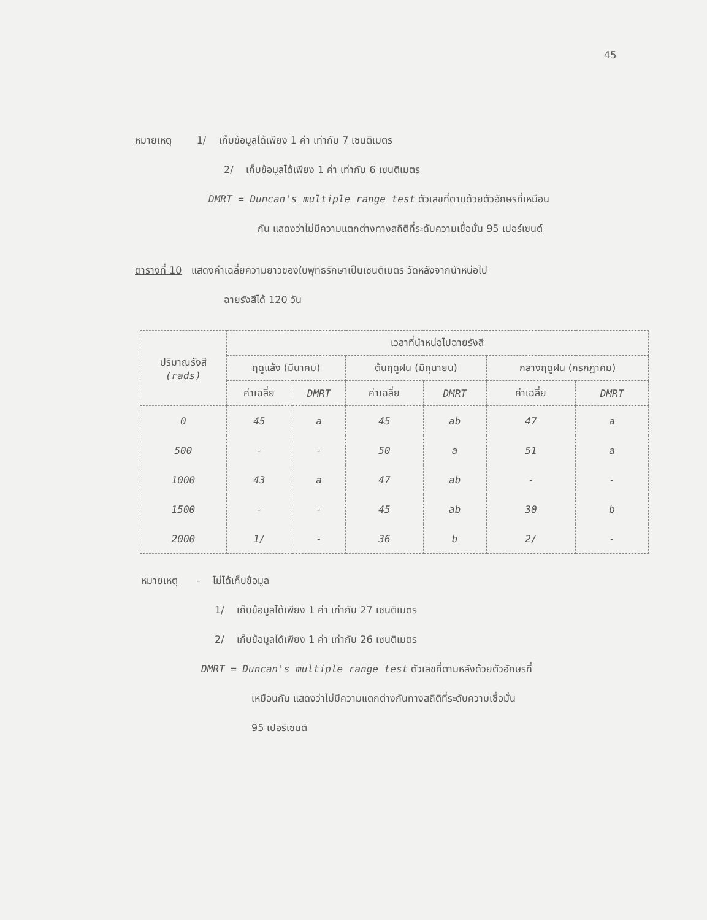45
หมายเหตุ 1/ เก็บข้อมูลได้เพียง 1 ค่า เท่ากับ 7 เซนติเมตร
2/ เก็บข้อมูลได้เพียง 1 ค่า เท่ากับ 6 เซนติเมตร
DMRT = Duncan's multiple range test ตัวเลขที่ตามด้วยตัวอักษรที่เหมือน
กัน แสดงว่าไม่มีความแตกต่างทางสถิติที่ระดับความเชื่อมั่น 95 เปอร์เซนต์
ตารางที่ 10 แสดงค่าเฉลี่ยความยาวของใบพุทธรักษาเป็นเซนติเมตร วัดหลังจากนำหน่อไป
ฉายรังสีได้ 120 วัน
| ปริมาณรังสี (rads) | เวลาที่นำหน่อไปฉายรังสี | | | | | |
| --- | --- | --- | --- | --- | --- | --- |
| | ฤดูแล้ง (มีนาคม) | | ต้นฤดูฝน (มิถุนายน) | | กลางฤดูฝน (กรกฎาคม) | |
| | ค่าเฉลี่ย | DMRT | ค่าเฉลี่ย | DMRT | ค่าเฉลี่ย | DMRT |
| 0 | 45 | a | 45 | ab | 47 | a |
| 500 | - | - | 50 | a | 51 | a |
| 1000 | 43 | a | 47 | ab | - | - |
| 1500 | - | - | 45 | ab | 30 | b |
| 2000 | 1/ | - | 36 | b | 2/ | - |
หมายเหตุ - ไม่ได้เก็บข้อมูล
1/ เก็บข้อมูลได้เพียง 1 ค่า เท่ากับ 27 เซนติเมตร
2/ เก็บข้อมูลได้เพียง 1 ค่า เท่ากับ 26 เซนติเมตร
DMRT = Duncan's multiple range test ตัวเลขที่ตามหลังด้วยตัวอักษรที่
เหมือนกัน แสดงว่าไม่มีความแตกต่างกันทางสถิติที่ระดับความเชื่อมั่น
95 เปอร์เซนต์